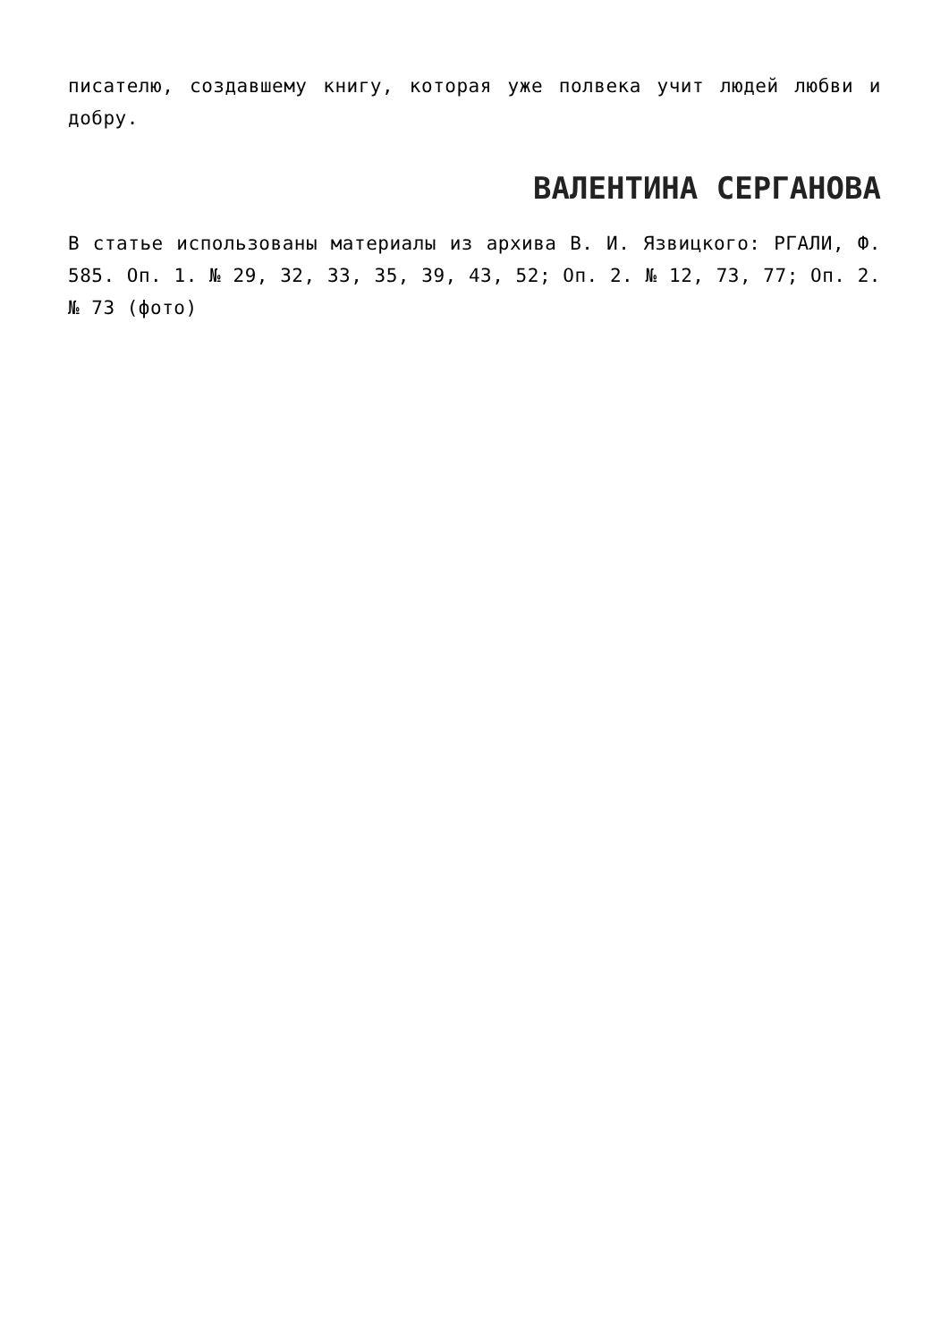писателю, создавшему книгу, которая уже полвека учит людей любви и добру.
ВАЛЕНТИНА СЕРГАНОВА
В статье использованы материалы из архива В. И. Язвицкого: РГАЛИ, Ф. 585. Оп. 1. № 29, 32, 33, 35, 39, 43, 52; Оп. 2. № 12, 73, 77; Оп. 2. № 73 (фото)